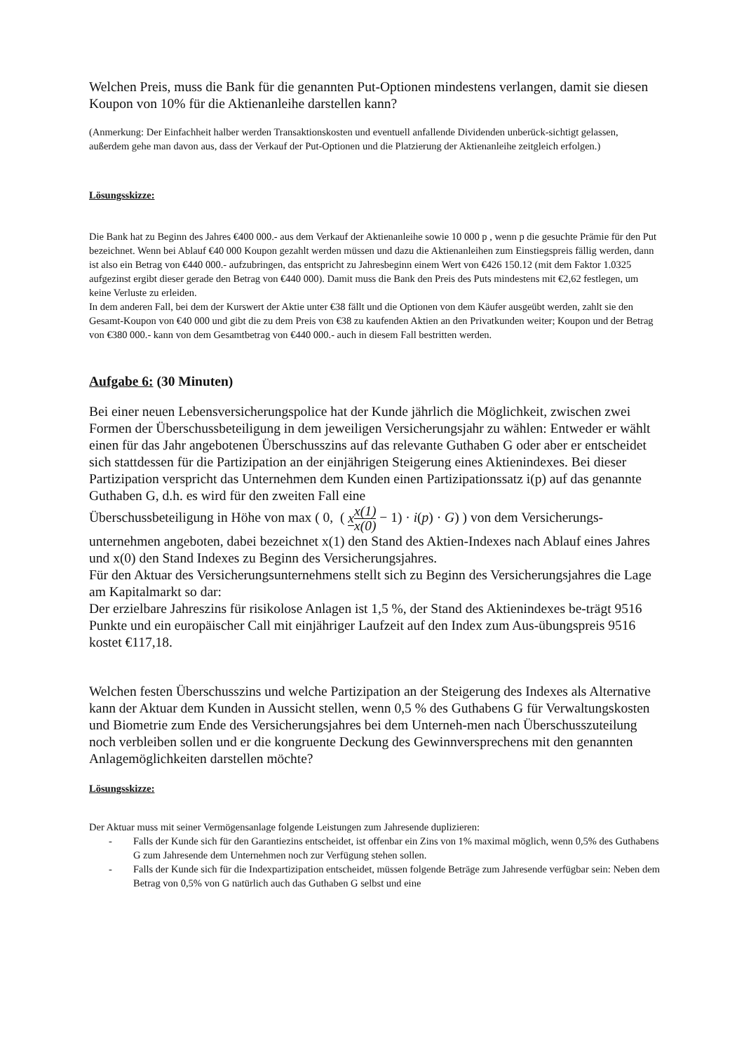Welchen Preis, muss die Bank für die genannten Put-Optionen mindestens verlangen, damit sie diesen Koupon von 10% für die Aktienanleihe darstellen kann?
(Anmerkung: Der Einfachheit halber werden Transaktionskosten und eventuell anfallende Dividenden unberück-sichtigt gelassen, außerdem gehe man davon aus, dass der Verkauf der Put-Optionen und die Platzierung der Aktienanleihe zeitgleich erfolgen.)
Lösungsskizze:
Die Bank hat zu Beginn des Jahres €400 000.- aus dem Verkauf der Aktienanleihe sowie 10 000 p , wenn p die gesuchte Prämie für den Put bezeichnet. Wenn bei Ablauf €40 000 Koupon gezahlt werden müssen und dazu die Aktienanleihen zum Einstiegspreis fällig werden, dann ist also ein Betrag von €440 000.- aufzubringen, das entspricht zu Jahresbeginn einem Wert von €426 150.12 (mit dem Faktor 1.0325 aufgezinst ergibt dieser gerade den Betrag von €440 000). Damit muss die Bank den Preis des Puts mindestens mit €2,62 festlegen, um keine Verluste zu erleiden.
In dem anderen Fall, bei dem der Kurswert der Aktie unter €38 fällt und die Optionen von dem Käufer ausgeübt werden, zahlt sie den Gesamt-Koupon von €40 000 und gibt die zu dem Preis von €38 zu kaufenden Aktien an den Privatkunden weiter; Koupon und der Betrag von €380 000.- kann von dem Gesamtbetrag von €440 000.- auch in diesem Fall bestritten werden.
Aufgabe 6: (30 Minuten)
Bei einer neuen Lebensversicherungspolice hat der Kunde jährlich die Möglichkeit, zwischen zwei Formen der Überschussbeteiligung in dem jeweiligen Versicherungsjahr zu wählen: Entweder er wählt einen für das Jahr angebotenen Überschusszins auf das relevante Guthaben G oder aber er entscheidet sich stattdessen für die Partizipation an der einjährigen Steigerung eines Aktienindexes. Bei dieser Partizipation verspricht das Unternehmen dem Kunden einen Partizipationssatz i(p) auf das genannte Guthaben G, d.h. es wird für den zweiten Fall eine
Überschussbeteiligung in Höhe von max ( 0, ( xx(1) x(0) − 1) · i(p) · G) ) von dem Versicherungs-
unternehmen angeboten, dabei bezeichnet x(1) den Stand des Aktien-Indexes nach Ablauf eines Jahres und x(0) den Stand Indexes zu Beginn des Versicherungsjahres.
Für den Aktuar des Versicherungsunternehmens stellt sich zu Beginn des Versicherungsjahres die Lage am Kapitalmarkt so dar:
Der erzielbare Jahreszins für risikolose Anlagen ist 1,5 %, der Stand des Aktienindexes be-trägt 9516 Punkte und ein europäischer Call mit einjähriger Laufzeit auf den Index zum Aus-übungspreis 9516 kostet €117,18.
Welchen festen Überschusszins und welche Partizipation an der Steigerung des Indexes als Alternative kann der Aktuar dem Kunden in Aussicht stellen, wenn 0,5 % des Guthabens G für Verwaltungskosten und Biometrie zum Ende des Versicherungsjahres bei dem Unterneh-men nach Überschusszuteilung noch verbleiben sollen und er die kongruente Deckung des Gewinnversprechens mit den genannten Anlagemöglichkeiten darstellen möchte?
Lösungsskizze:
Der Aktuar muss mit seiner Vermögensanlage folgende Leistungen zum Jahresende duplizieren:
- Falls der Kunde sich für den Garantiezins entscheidet, ist offenbar ein Zins von 1% maximal möglich, wenn 0,5% des Guthabens G zum Jahresende dem Unternehmen noch zur Verfügung stehen sollen.
- Falls der Kunde sich für die Indexpartizipation entscheidet, müssen folgende Beträge zum Jahresende verfügbar sein: Neben dem Betrag von 0,5% von G natürlich auch das Guthaben G selbst und eine